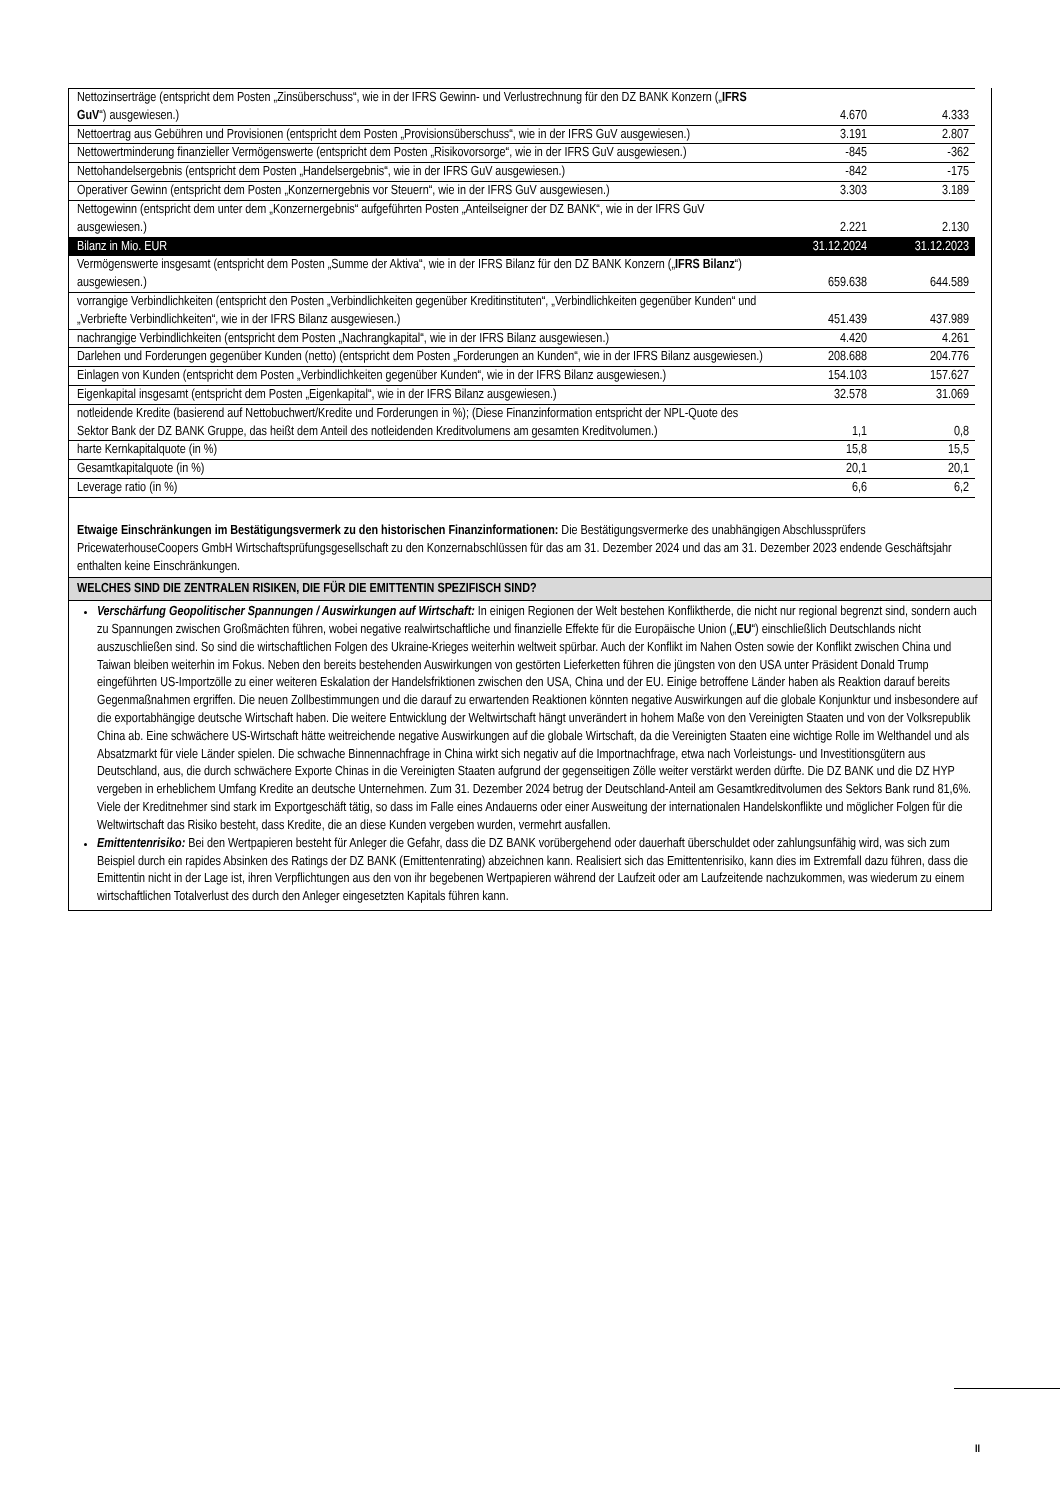| Nettozinserträge (entspricht dem Posten „Zinsüberschuss“, wie in der IFRS Gewinn- und Verlustrechnung für den DZ BANK Konzern („ IFRS GuV “) ausgewiesen.) | 4.670 | 4.333 |
| Nettoertrag aus Gebühren und Provisionen (entspricht dem Posten „Provisionsüberschuss“, wie in der IFRS GuV ausgewiesen.) | 3.191 | 2.807 |
| Nettowertminderung finanzieller Vermögenswerte (entspricht dem Posten „Risikovorsorge“, wie in der IFRS GuV ausgewiesen.) | -845 | -362 |
| Nettohandelsergebnis (entspricht dem Posten „Handelsergebnis“, wie in der IFRS GuV ausgewiesen.) | -842 | -175 |
| Operativer Gewinn (entspricht dem Posten „Konzernergebnis vor Steuern“, wie in der IFRS GuV ausgewiesen.) | 3.303 | 3.189 |
| Nettogewinn (entspricht dem unter dem „Konzernergebnis“ aufgeführten Posten „Anteilseigner der DZ BANK“, wie in der IFRS GuV ausgewiesen.) | 2.221 | 2.130 |
| Bilanz in Mio. EUR | 31.12.2024 | 31.12.2023 |
| Vermögenswerte insgesamt (entspricht dem Posten „Summe der Aktiva“, wie in der IFRS Bilanz für den DZ BANK Konzern („ IFRS Bilanz “) ausgewiesen.) | 659.638 | 644.589 |
| vorrangige Verbindlichkeiten (entspricht den Posten „Verbindlichkeiten gegenüber Kreditinstituten“, „Verbindlichkeiten gegenüber Kunden“ und „Verbriefte Verbindlichkeiten“, wie in der IFRS Bilanz ausgewiesen.) | 451.439 | 437.989 |
| nachrangige Verbindlichkeiten (entspricht dem Posten „Nachrangkapital“, wie in der IFRS Bilanz ausgewiesen.) | 4.420 | 4.261 |
| Darlehen und Forderungen gegenüber Kunden (netto) (entspricht dem Posten „Forderungen an Kunden“, wie in der IFRS Bilanz ausgewiesen.) | 208.688 | 204.776 |
| Einlagen von Kunden (entspricht dem Posten „Verbindlichkeiten gegenüber Kunden“, wie in der IFRS Bilanz ausgewiesen.) | 154.103 | 157.627 |
| Eigenkapital insgesamt (entspricht dem Posten „Eigenkapital“, wie in der IFRS Bilanz ausgewiesen.) | 32.578 | 31.069 |
| notleidende Kredite (basierend auf Nettobuchwert/Kredite und Forderungen in %); (Diese Finanzinformation entspricht der NPL-Quote des Sektor Bank der DZ BANK Gruppe, das heißt dem Anteil des notleidenden Kreditvolumens am gesamten Kreditvolumen.) | 1,1 | 0,8 |
| harte Kernkapitalquote (in %) | 15,8 | 15,5 |
| Gesamtkapitalquote (in %) | 20,1 | 20,1 |
| Leverage ratio (in %) | 6,6 | 6,2 |
Etwaige Einschränkungen im Bestätigungsvermerk zu den historischen Finanzinformationen: Die Bestätigungsvermerke des unabhängigen Abschlussprüfers PricewaterhouseCoopers GmbH Wirtschaftsprüfungsgesellschaft zu den Konzernabschlüssen für das am 31. Dezember 2024 und das am 31. Dezember 2023 endende Geschäftsjahr enthalten keine Einschränkungen.
WELCHES SIND DIE ZENTRALEN RISIKEN, DIE FÜR DIE EMITTENTIN SPEZIFISCH SIND?
Verschärfung Geopolitischer Spannungen / Auswirkungen auf Wirtschaft: In einigen Regionen der Welt bestehen Konfliktherde, die nicht nur regional begrenzt sind, sondern auch zu Spannungen zwischen Großmächten führen, wobei negative realwirtschaftliche und finanzielle Effekte für die Europäische Union („EU“) einschließlich Deutschlands nicht auszuschließen sind. So sind die wirtschaftlichen Folgen des Ukraine-Krieges weiterhin weltweit spürbar. Auch der Konflikt im Nahen Osten sowie der Konflikt zwischen China und Taiwan bleiben weiterhin im Fokus. Neben den bereits bestehenden Auswirkungen von gestörten Lieferketten führen die jüngsten von den USA unter Präsident Donald Trump eingeführten US-Importzölle zu einer weiteren Eskalation der Handelsfriktionen zwischen den USA, China und der EU. Einige betroffene Länder haben als Reaktion darauf bereits Gegenmaßnahmen ergriffen. Die neuen Zollbestimmungen und die darauf zu erwartenden Reaktionen könnten negative Auswirkungen auf die globale Konjunktur und insbesondere auf die exportabhängige deutsche Wirtschaft haben. Die weitere Entwicklung der Weltwirtschaft hängt unverändert in hohem Maße von den Vereinigten Staaten und von der Volksrepublik China ab. Eine schwächere US-Wirtschaft hätte weitreichende negative Auswirkungen auf die globale Wirtschaft, da die Vereinigten Staaten eine wichtige Rolle im Welthandel und als Absatzmarkt für viele Länder spielen. Die schwache Binnennachfrage in China wirkt sich negativ auf die Importnachfrage, etwa nach Vorleistungs- und Investitionsgütern aus Deutschland, aus, die durch schwächere Exporte Chinas in die Vereinigten Staaten aufgrund der gegenseitigen Zölle weiter verstärkt werden dürfte. Die DZ BANK und die DZ HYP vergeben in erheblichem Umfang Kredite an deutsche Unternehmen. Zum 31. Dezember 2024 betrug der Deutschland-Anteil am Gesamtkreditvolumen des Sektors Bank rund 81,6%. Viele der Kreditnehmer sind stark im Exportgeschäft tätig, so dass im Falle eines Andauerns oder einer Ausweitung der internationalen Handelskonflikte und möglicher Folgen für die Weltwirtschaft das Risiko besteht, dass Kredite, die an diese Kunden vergeben wurden, vermehrt ausfallen.
Emittentenrisiko: Bei den Wertpapieren besteht für Anleger die Gefahr, dass die DZ BANK vorübergehend oder dauerhaft überschuldet oder zahlungsunfähig wird, was sich zum Beispiel durch ein rapides Absinken des Ratings der DZ BANK (Emittentenrating) abzeichnen kann. Realisiert sich das Emittentenrisiko, kann dies im Extremfall dazu führen, dass die Emittentin nicht in der Lage ist, ihren Verpflichtungen aus den von ihr begebenen Wertpapieren während der Laufzeit oder am Laufzeitende nachzukommen, was wiederum zu einem wirtschaftlichen Totalverlust des durch den Anleger eingesetzten Kapitals führen kann.
II